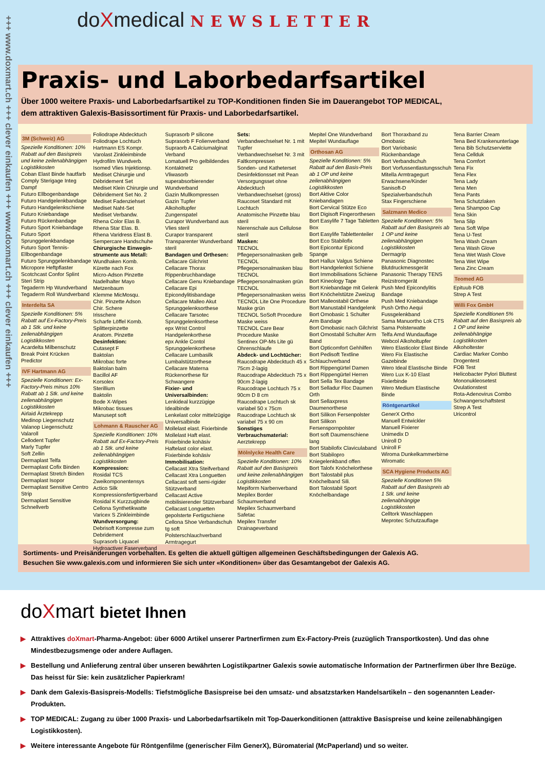+++ www.doxmart.ch +++ clever einkaufen +++ www.doxmart.ch +++ clever einkaufen +++
doXmedical NEWSLETTER
Praxis- und Laborbedarfsartikel
Über 1000 weitere Praxis- und Laborbedarfsartikel zu TOP-Konditionen finden Sie im Dauerangebot TOP MEDICAL,
dem attraktiven Galexis-Basissortiment für Praxis- und Laborbedarfsartikel.
3M (Schweiz) AG
Spezielle Konditionen: 10% Rabatt auf den Basispreis und keine zeilenabhängigen Logistikkosten
Coban Elast Binde hautfarb
Comply Sterigage Integ Dampf
Futuro Ellbogenbandage
Futuro Handgelenkbandage
Futuro Handgelenkschiene
Futuro Kniebandage
Futuro Rückenbandage
Futuro Sport Kniebandage
Futuro Sport Sprunggelenkbandage
Futuro Sport Tennis-Ellbogenbandage
Futuro Sprunggelenkbandage
Micropore Heftpflaster
Scotchcast Confor Splint
Steri Strip
Tegaderm Hp Wundverband
Tegaderm Roll Wundverband
Interdelta SA
Spezielle Konditionen: 5% Rabatt auf Ex-Factory-Preis ab 1 Stk. und keine zeilenabhängigen Logistikkosten
Acardelta Milbenschutz
Break Point Krücken
Predictor
IVF Hartmann AG
Spezielle Konditionen: Ex-Factory-Preis minus 10% Rabatt ab 1 Stk. und keine zeilenabhängigen Logistikkosten
Airlaid Ärztekrepp
Medinop Liegenschutz
Valanop Liegenschutz
Valaroll
Cellodent Tupfer
Marly Tupfer
Soft Zellin
Dermaplast Telfa
Dermaplast Cofix Binden
Dermaplast Stretch Binden
Dermaplast Isopor
Dermaplast Sensitive Centro Strip
Dermaplast Sensitive Schnellverb
Foliodrape Abdecktuch
Foliodrape Lochtuch
Hartmann ES Kompr.
Varolast Zinkleimbinde
Hydrofilm Wundverb.
Isomed Vlies Injektionsp.
Mediset Chirurgie und Débridement Set
Mediset Klein Chirurgie und Débridement Set No. 2
Mediset Fadenziehset
Mediset Naht-Set
Mediset Verbandw.
Rhena Color Elas B.
Rhena Star Elas. B.
Rhena Varidress Elast B.
Sempercare Handschuhe
Chirurgische Einwegin­strumente aus Metall:
Wundhaken Komb.
Kürette nach Fox
Micro-Adson Pinzette
Nadelhalter Mayo
Metzenbaum
Klemme MicMosqu.
Chir. Pinzette Adson
Chir. Schere
Irisschere
Scharfe Löffel Komb.
Splitterpinzette
Anatom. Pinzette
Desinfektion:
Cutasept F
Baktolan
Mikrobac forte
Baktolan balm
Bacillol AF
Korsolex
Sterillium
Baktolin
Bode X-Wipes
Mikrobac tissues
Manusept soft
Lohmann & Rauscher AG
Spezielle Konditionen: 10% Rabatt auf Ex-Factory-Preis ab 1 Stk. und keine zeilenabhängigen Logistikkosten
Kompression:
Rosidal TCS Zweikomponentensys
Actico Silk Kompressionsfertigverband
Rosidal K Kurzzugbinde
Cellona Synthetikwatte
Varicex S Zinkleimbinde
Wundversorgung:
Debrisoft Kompresse zum Debridement
Suprasorb Liquacel Hydroactiver Faserverband
Suprasorb P silicone
Suprasorb F Folienverband
Supraorb A Calciumalginat Verband
Lomatuell Pro gelbildendes Kontaktnetz
Vliwasorb superabsorbierender Wundverband
Gazin Mullkompressen
Gazin Tupfer
Alkoholtupfer
Zungenspatel
Curapor Wundverband aus Vlies steril
Curapor transparent Transparenter Wundverband steril
Bandagen und Orthesen:
Cellacare Gilchrist
Cellacare Thorax Rippenbruchbandage
Cellacare Genu Kniebandage
Cellacare Epi Epicondylitisbandage
Cellacare Malleo Akut Sprunggelenksorthese
Cellacare Tarsotec Sprunggelenksorthese
epx Wrist Control Handgelenkorthese
epx Ankle Contol Sprunggelenkorthese
Cellacare Lumbasilk Lumbalstützorthese
Cellacare Materna Rückenorthese für Schwangere
Fixier- und Universalbinden:
Lenkideal kurzzügige Idealbinde
Lenkelast color mittelzügige Universalbinde
Mollelast elast. Fixierbinde
Mollelast Haft elast. Fixierbinde kohäsiv
Haftelast color elast. Fixierbinde kohäsiv
Immobilisation:
Cellacast Xtra Steifverband
Cellacast Xtra Longuetten
Cellacast soft semi-rigider Stützverband
Cellacast Active mobilisierender Stützverband
Cellacast Longuetten gepolsterte Fertigschiene
Cellona Shoe Verbandschuh
tg soft Polsterschlauchverband
Armtragegurt
Sets:
Verbandwechselset Nr. 1 mit Tupfer
Verbandwechselset Nr. 3 mit Faltkompressen
Sonden- und Katheterset
Desinfektionsset mit Pean
Versorgungsset ohne Abdecktuch
Verbandwechselset (gross)
Raucoset Standard mit Lochtuch
Anatomische Pinzette blau steril
Nierenschale aus Cellulose steril
Masken:
TECNOL Pflegepersonalmasken gelb
TECNOL Pflegepersonalmasken blau
TECNOL Pflegepersonalmasken grün
TECNOL Pflegepersonalmasken weiss
TECNOL Lite One Procedure Maske grün
TECNOL SoSoft Procedure Maske weiss
TECNOL Care Bear Procedure Maske
Sentinex OP-Ms Lite gü Ohrenschlaufe
Abdeck- und Lochtücher:
Raucodrape Abdecktuch 45 x 75cm 2-lagig
Raucodrape Abdecktuch 75 x 90cm 2-lagig
Raucodrape Lochtuch 75 x 90cm D 8 cm
Raucodrape Lochtuch sk variabel 50 x 75cm
Raucodrape Lochtuch sk variabel 75 x 90 cm
Sonstiges Verbrauchsmaterial:
Aerztekrepp
Mölnlycke Health Care
Spezielle Konditionen: 10% Rabatt auf den Basispreis und keine zeilenabhängigen Logistikkosten
Mepiform Narbenverband
Mepilex Border Schaumverband
Mepilex Schaumverband
Safetac
Mepilex Transfer Drainageverband
Mepitel One Wundverband
Mepitel Wundauflage
Orthosan AG
Spezielle Konditionen: 5% Rabatt auf den Basis-Preis ab 1 OP und keine zeilenabhängigen Logistikkosten
Bort Aktive Color Kniebandagen
Bort Cervical Stütze Eco
Bort Digisoft Fingerorthesen
Bort Easylife 7 Tage Tabletten Box
Bort Easylife Tablettenteiler
Bort Eco Stabilofix
Bort Epicontur Epicond Spange
Bort Hallux Valgus Schiene
Bort Handgelenkst Schiene
Bort Immobilisations Schiene
Bort Kineology Tape
Bort Kniebandage mit Gelenk
Bort Knöchelstütze Zweizug
Bort Malleostabil Orthese
Bort Manustabil Handgelenk
Bort Omobasic 1 Schulter Arm Bandage
Bort Omobasic nach Gilchrist
Bort Omostabil Schulter Arm Band
Bort Opticomfort Gehhilfen
Bort Pedisoft Textline Schlauchverband
Bort Rippengürtel Damen
Bort Rippengürtel Herren
Bort Sella Tex Bandage
Bort Selladur Floc Daumen Orth
Bort Sellaxpress Daumenorthese
Bort Silikon Fersenpolster
Bort Silikon Fersenspornpolster
Bort soft Daumenschiene lang
Bort Stabilofix Claviculaband
Bort Stabilopro Kniegelenkband offen
Bort Talofx Knöchelorthese
Bort Talostabil plus Knöchelband Sili.
Bort Talostabil Sport Knöchelbandage
Bort Thoraxband zu Omobasic
Bort Variobasic Rückenbandage
Bort Verbandschuh
Bort Vorfussentlastungsschuh
Mitella Armtragegurt Erwachsene/Kinder
Sanisoft-D Spezialverbandschuh
Stax Fingerschiene
Salzmann Medico
Spezielle Konditionen: 5% Rabatt auf den Basispreis ab 1 OP und keine zeilenabhängigen Logistikkosten
Dermagrip
Panasonic Diagnostec Blutdruckmessgerät
Panasonic Therapy TENS Reizstromgerät
Push Med Epicondylitis Bandage
Push Med Kniebandage
Push Ortho Aequi Fussgelenkband
Sama Manuortho Lok CTS
Sama Polsterwatte
Telfa Amd Wundauflage
Webcol Alkoholtupfer
Wero Elasticolor Elast Binde
Wero Fix Elastische Gazebinde
Wero Ideal Elastische Binde
Wero Lux K-10 Elast Fixierbinde
Wero Medium Elastische Binde
Röntgenartikel
GenerX Ortho
Manuell Entwickler
Manuell Fixierer
Unimedix D
Uniroll D
Uniroll F
Wiroma Dunkelkammerbirne
Wiromatic
SCA Hygiene Products AG
Spezielle Konditionen 5% Rabatt auf den Basispreis ab 1 Stk. und keine zeilenabhängige Logistikkosten
Celltork Waschlappen
Meprotec Schutzauflage
Tena Barrier Cream
Tena Bed Krankenunterlage
Tena Bib Schutzserviette
Tena Cellduk
Tena Comfort
Tena Fix
Tena Flex
Tena Lady
Tena Men
Tena Pants
Tena Schutzlaken
Tena Shampoo Cap
Tena Skin
Tena Slip
Tena Soft Wipe
Tena U-Test
Tena Wash Cream
Tena Wash Glove
Tena Wet Wash Clove
Tena Wet Wipe
Tena Zinc Cream
Teomed AG
Epituub FOB
Strep A Test
Willi Fox GmbH
Spezielle Konditionen 5% Rabatt auf den Basispreis ab 1 OP und keine zeilenabhängige Logistikkosten
Alkoholtester
Cardiac Marker Combo
Drogentest
FOB Test
Helicobacter Pylori Bluttest
Mononukleosetest
Ovulationstest
Rota-Adenovirus Combo
Schwangerschaftstest
Strep A Test
Uricontrol
Sortiments- und Preisänderungen vorbehalten. Es gelten die aktuell gültigen allgemeinen Geschäftsbedingungen der Galexis AG.
Besuchen Sie www.galexis.com und informieren Sie sich unter «Konditionen» über das Gesamtangebot der Galexis AG.
doXmart bietet Ihnen
▶ Attraktives doXmart-Pharma-Angebot: über 6000 Artikel unserer Partnerfirmen zum Ex-Factory-Preis (zuzüglich Transportkosten). Und das ohne Mindestbezugsmenge oder andere Auflagen.
▶ Bestellung und Anlieferung zentral über unseren bewährten Logistikpartner Galexis sowie automatische Information der Partnerfirmen über Ihre Bezüge. Das heisst für Sie: kein zusätzlicher Papierkram!
▶ Dank dem Galexis-Basispreis-Modells: Tiefstmögliche Basispreise bei den umsatz- und absatzstarken Handelsartikeln – den sogenannten Leader-Produkten.
▶ TOP MEDICAL: Zugang zu über 1000 Praxis- und Laborbedarfsartikeln mit Top-Dauerkonditionen (attraktive Basispreise und keine zeilenabhängigen Logistikkosten).
▶ Weitere interessante Angebote für Röntgenfilme (generischer Film GenerX), Büromaterial (McPaperland) und so weiter.